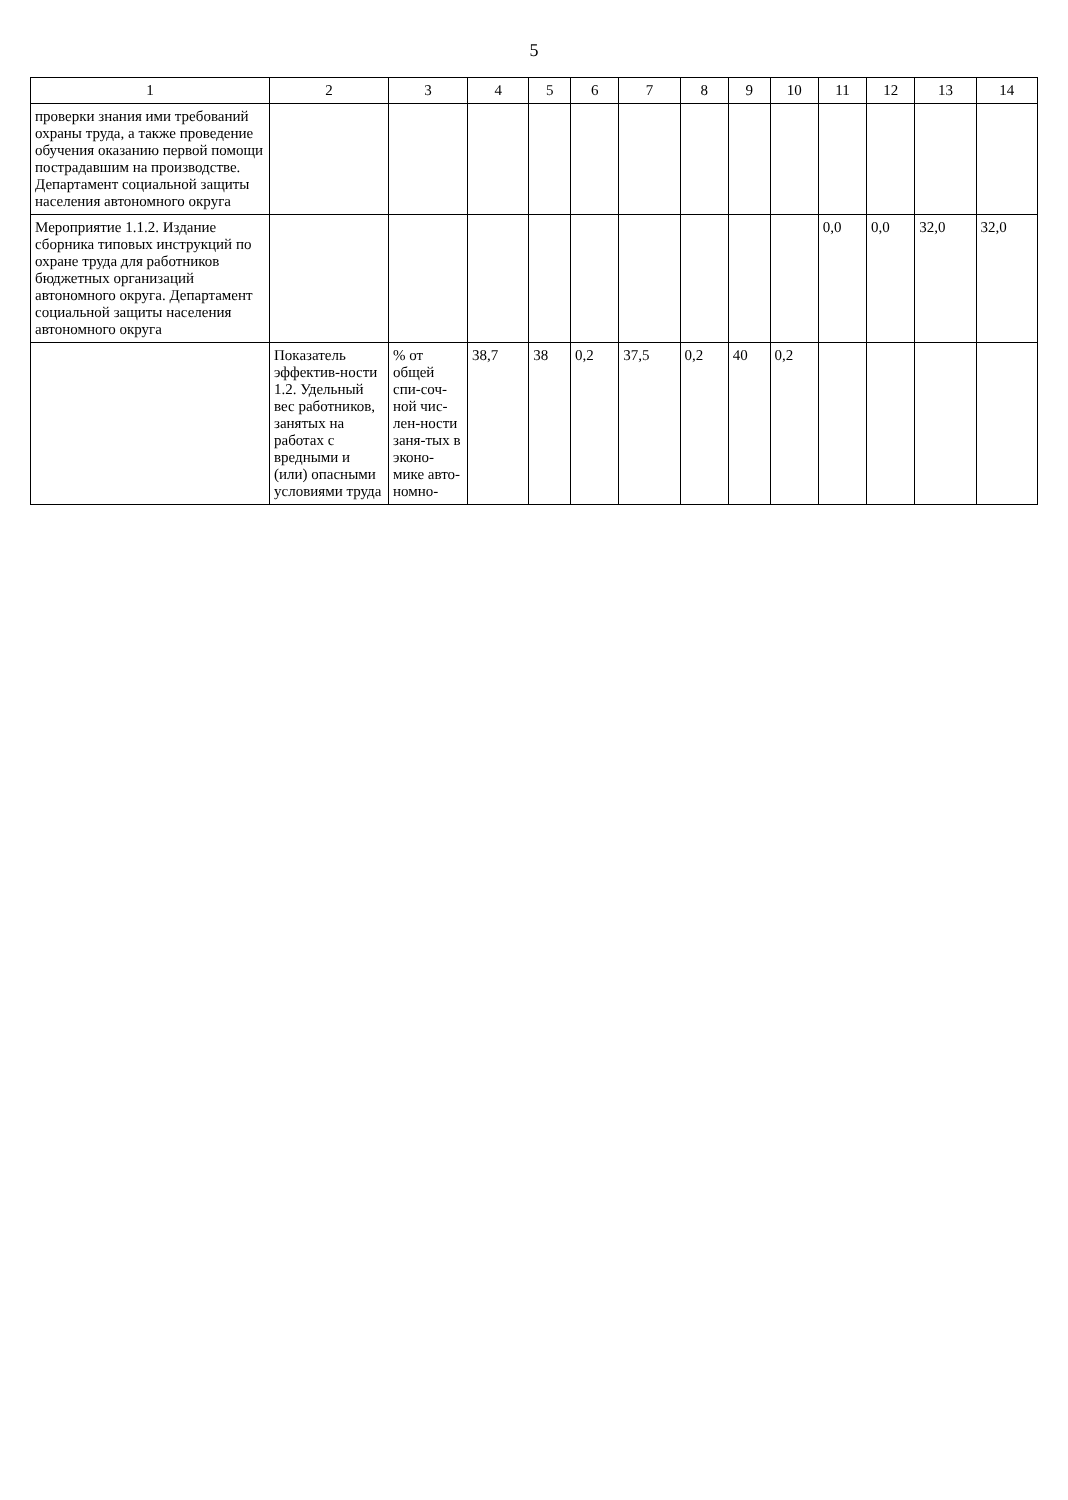5
| 1 | 2 | 3 | 4 | 5 | 6 | 7 | 8 | 9 | 10 | 11 | 12 | 13 | 14 |
| --- | --- | --- | --- | --- | --- | --- | --- | --- | --- | --- | --- | --- | --- |
| проверки знания ими требований охраны труда, а также проведение обучения оказанию первой помощи пострадавшим на производстве. Департамент социальной защиты населения автономного округа | | | | | | | | | | | | | |
| Мероприятие 1.1.2. Издание сборника типовых инструкций по охране труда для работников бюджетных организаций автономного округа. Департамент социальной защиты населения автономного округа | | | | | | | | | | 0,0 | 0,0 | 32,0 | 32,0 |
| | Показатель эффектив-ности 1.2. Удельный вес работников, занятых на работах с вредными и (или) опасными условиями труда | % от общей спи-соч-ной чис-лен-ности заня-тых в эконо-мике авто-номно- | 38,7 | 38 | 0,2 | 37,5 | 0,2 | 40 | 0,2 | | | | |